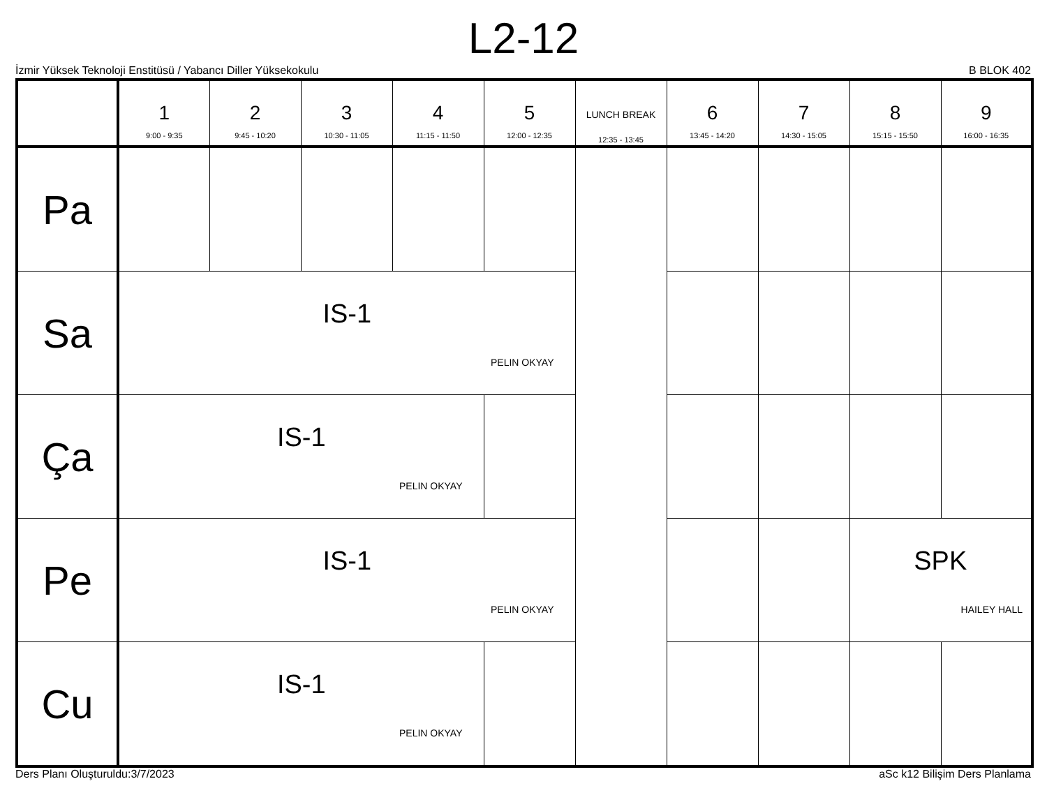L2-12
İzmir Yüksek Teknoloji Enstitüsü / Yabancı Diller Yüksekokulu B BLOK 402
| | 1 9:00 - 9:35 | 2 9:45 - 10:20 | 3 10:30 - 11:05 | 4 11:15 - 11:50 | 5 12:00 - 12:35 | LUNCH BREAK 12:35 - 13:45 | 6 13:45 - 14:20 | 7 14:30 - 15:05 | 8 15:15 - 15:50 | 9 16:00 - 16:35 |
| --- | --- | --- | --- | --- | --- | --- | --- | --- | --- | --- |
| Pa | | | | | | | | | | |
| Sa | IS-1 PELIN OKYAY | | | | | | | | | |
| Ça | IS-1 PELIN OKYAY | | | | | | | | | |
| Pe | IS-1 PELIN OKYAY | | | | | | | | SPK HAILEY HALL | |
| Cu | IS-1 PELIN OKYAY | | | | | | | | | |
Ders Planı Oluşturuldu:3/7/2023 aSc k12 Bilişim Ders Planlama